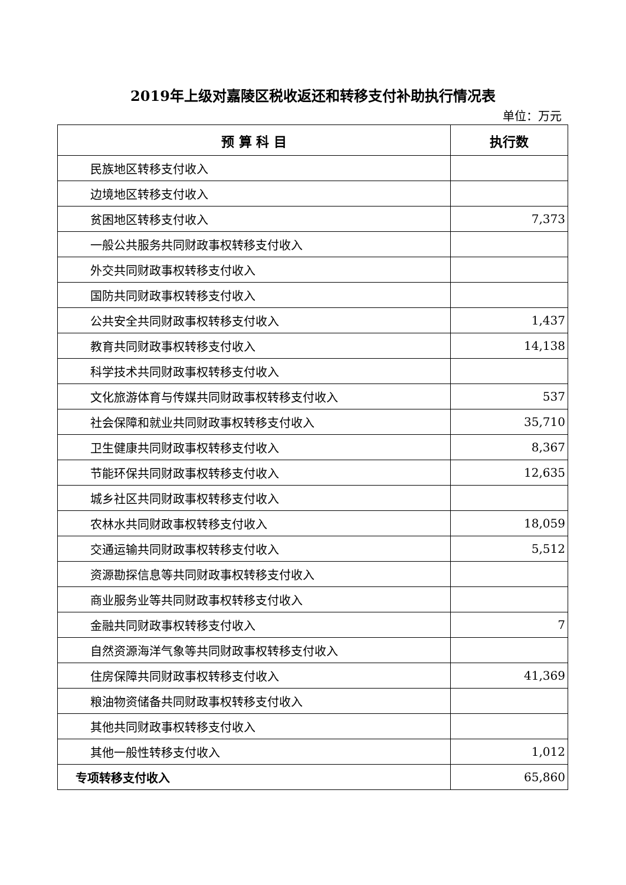2019年上级对嘉陵区税收返还和转移支付补助执行情况表
单位：万元
| 预 算 科 目 | 执行数 |
| --- | --- |
| 民族地区转移支付收入 | |
| 边境地区转移支付收入 | |
| 贫困地区转移支付收入 | 7,373 |
| 一般公共服务共同财政事权转移支付收入 | |
| 外交共同财政事权转移支付收入 | |
| 国防共同财政事权转移支付收入 | |
| 公共安全共同财政事权转移支付收入 | 1,437 |
| 教育共同财政事权转移支付收入 | 14,138 |
| 科学技术共同财政事权转移支付收入 | |
| 文化旅游体育与传媒共同财政事权转移支付收入 | 537 |
| 社会保障和就业共同财政事权转移支付收入 | 35,710 |
| 卫生健康共同财政事权转移支付收入 | 8,367 |
| 节能环保共同财政事权转移支付收入 | 12,635 |
| 城乡社区共同财政事权转移支付收入 | |
| 农林水共同财政事权转移支付收入 | 18,059 |
| 交通运输共同财政事权转移支付收入 | 5,512 |
| 资源勘探信息等共同财政事权转移支付收入 | |
| 商业服务业等共同财政事权转移支付收入 | |
| 金融共同财政事权转移支付收入 | 7 |
| 自然资源海洋气象等共同财政事权转移支付收入 | |
| 住房保障共同财政事权转移支付收入 | 41,369 |
| 粮油物资储备共同财政事权转移支付收入 | |
| 其他共同财政事权转移支付收入 | |
| 其他一般性转移支付收入 | 1,012 |
| 专项转移支付收入 | 65,860 |